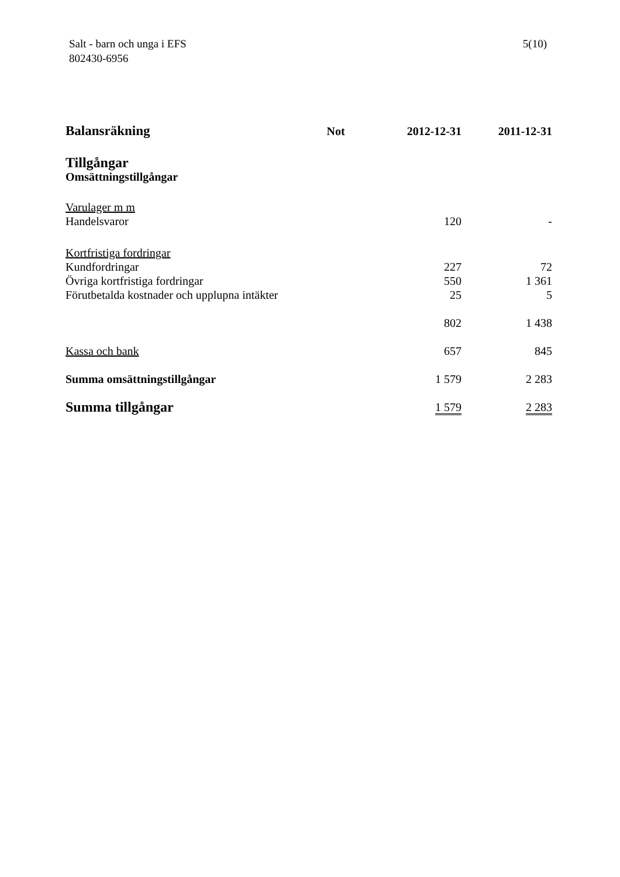Salt - barn och unga i EFS
802430-6956
5(10)
| Balansräkning | Not | 2012-12-31 | 2011-12-31 |
| --- | --- | --- | --- |
| Tillgångar | | | |
| Omsättningstillgångar | | | |
| Varulager m m | | | |
| Handelsvaror | | 120 | - |
| Kortfristiga fordringar | | | |
| Kundfordringar | | 227 | 72 |
| Övriga kortfristiga fordringar | | 550 | 1 361 |
| Förutbetalda kostnader och upplupna intäkter | | 25 | 5 |
| | | 802 | 1 438 |
| Kassa och bank | | 657 | 845 |
| Summa omsättningstillgångar | | 1 579 | 2 283 |
| Summa tillgångar | | 1 579 | 2 283 |